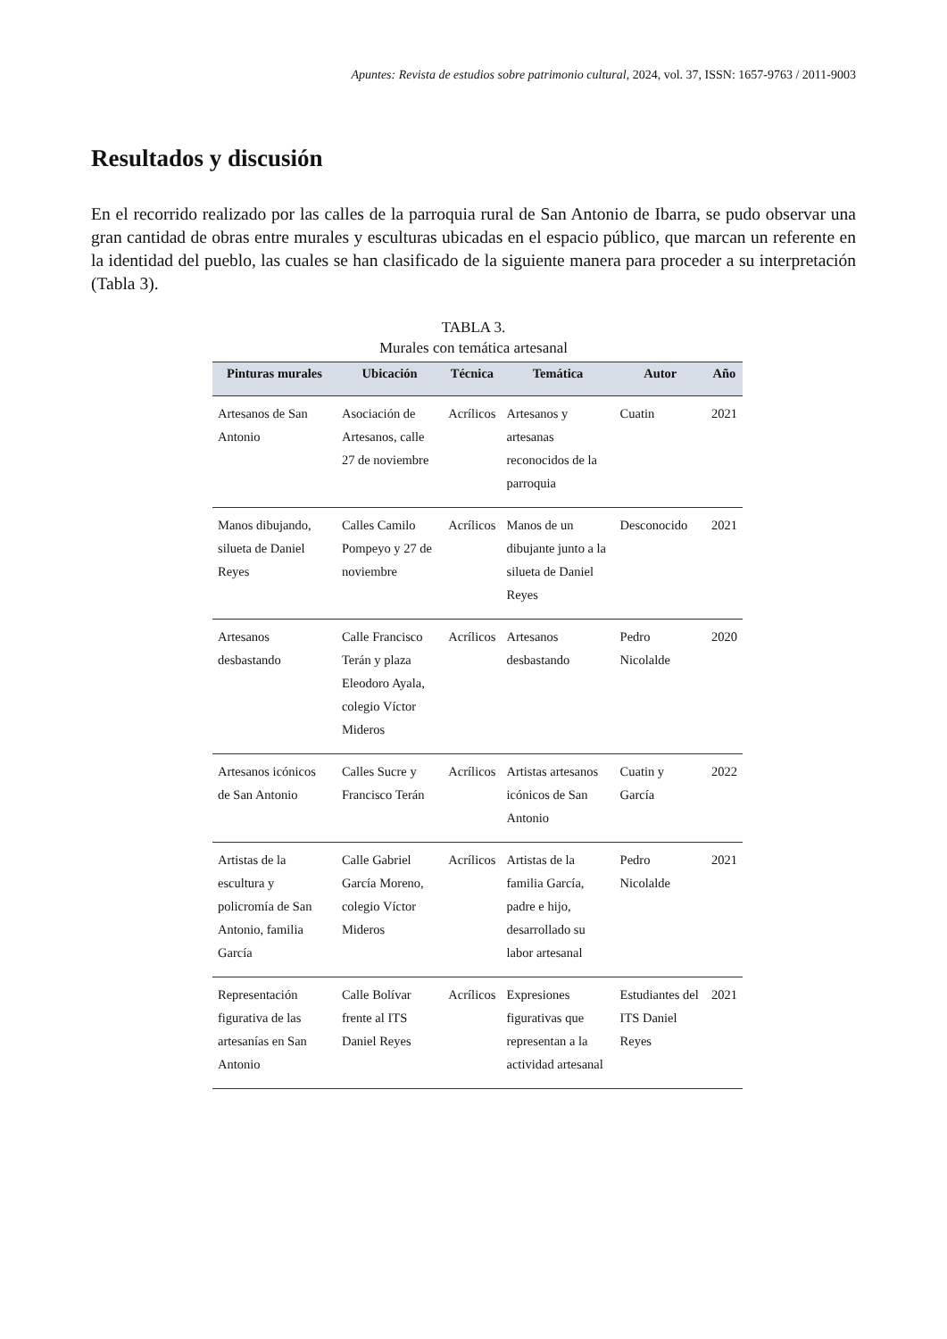Apuntes: Revista de estudios sobre patrimonio cultural, 2024, vol. 37, ISSN: 1657-9763 / 2011-9003
Resultados y discusión
En el recorrido realizado por las calles de la parroquia rural de San Antonio de Ibarra, se pudo observar una gran cantidad de obras entre murales y esculturas ubicadas en el espacio público, que marcan un referente en la identidad del pueblo, las cuales se han clasificado de la siguiente manera para proceder a su interpretación (Tabla 3).
TABLA 3.
Murales con temática artesanal
| Pinturas murales | Ubicación | Técnica | Temática | Autor | Año |
| --- | --- | --- | --- | --- | --- |
| Artesanos de San Antonio | Asociación de Artesanos, calle 27 de noviembre | Acrílicos | Artesanos y artesanas reconocidos de la parroquia | Cuatin | 2021 |
| Manos dibujando, silueta de Daniel Reyes | Calles Camilo Pompeyo y 27 de noviembre | Acrílicos | Manos de un dibujante junto a la silueta de Daniel Reyes | Desconocido | 2021 |
| Artesanos desbastando | Calle Francisco Terán y plaza Eleodoro Ayala, colegio Víctor Mideros | Acrílicos | Artesanos desbastando | Pedro Nicolalde | 2020 |
| Artesanos icónicos de San Antonio | Calles Sucre y Francisco Terán | Acrílicos | Artistas artesanos icónicos de San Antonio | Cuatin y García | 2022 |
| Artistas de la escultura y policromía de San Antonio, familia García | Calle Gabriel García Moreno, colegio Víctor Mideros | Acrílicos | Artistas de la familia García, padre e hijo, desarrollado su labor artesanal | Pedro Nicolalde | 2021 |
| Representación figurativa de las artesanías en San Antonio | Calle Bolívar frente al ITS Daniel Reyes | Acrílicos | Expresiones figurativas que representan a la actividad artesanal | Estudiantes del ITS Daniel Reyes | 2021 |